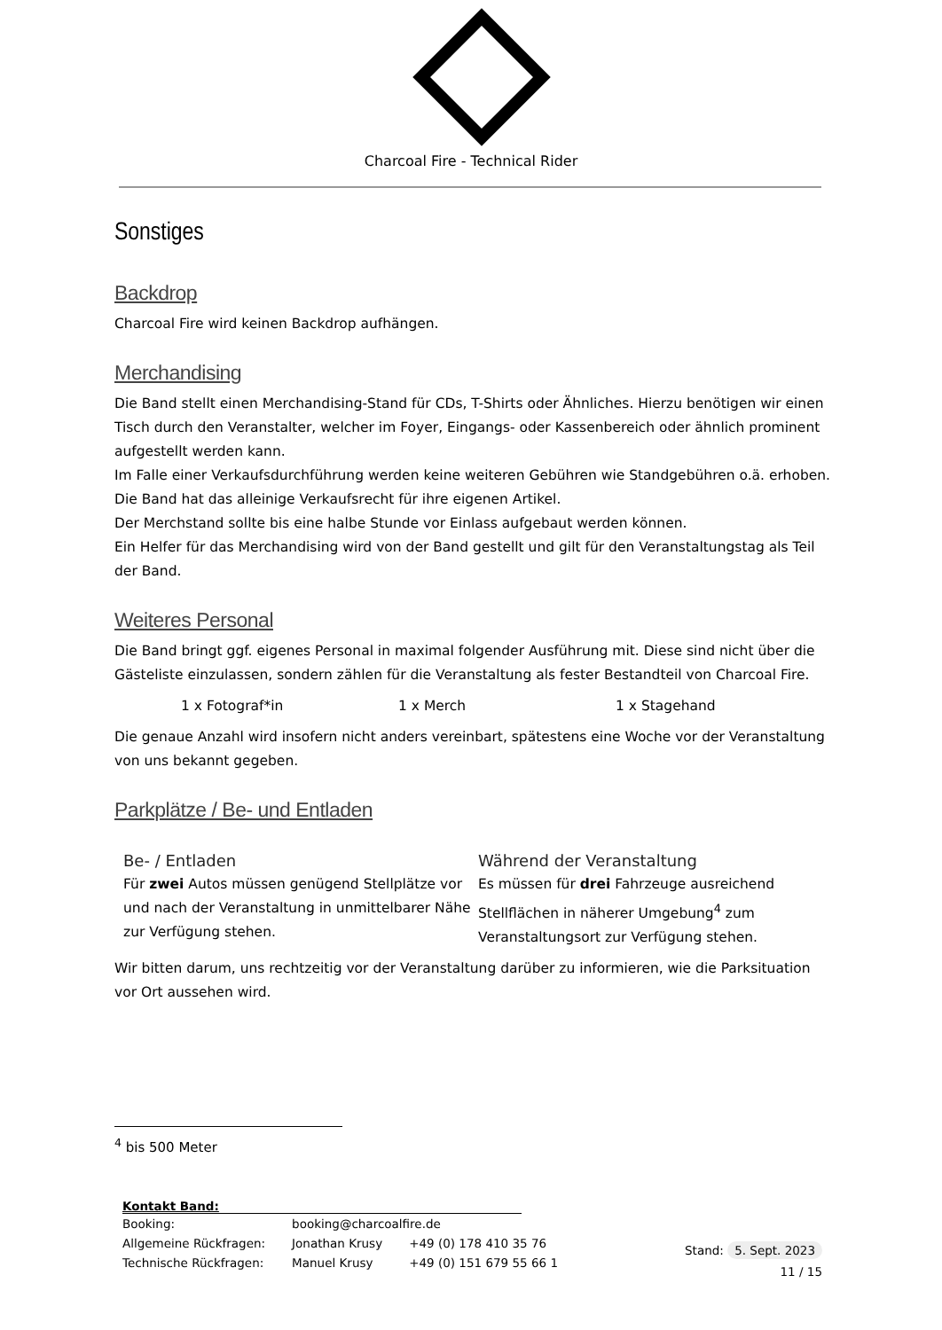Charcoal Fire - Technical Rider
Sonstiges
Backdrop
Charcoal Fire wird keinen Backdrop aufhängen.
Merchandising
Die Band stellt einen Merchandising-Stand für CDs, T-Shirts oder Ähnliches. Hierzu benötigen wir einen Tisch durch den Veranstalter, welcher im Foyer, Eingangs- oder Kassenbereich oder ähnlich prominent aufgestellt werden kann.
Im Falle einer Verkaufsdurchführung werden keine weiteren Gebühren wie Standgebühren o.ä. erhoben. Die Band hat das alleinige Verkaufsrecht für ihre eigenen Artikel.
Der Merchstand sollte bis eine halbe Stunde vor Einlass aufgebaut werden können.
Ein Helfer für das Merchandising wird von der Band gestellt und gilt für den Veranstaltungstag als Teil der Band.
Weiteres Personal
Die Band bringt ggf. eigenes Personal in maximal folgender Ausführung mit. Diese sind nicht über die Gästeliste einzulassen, sondern zählen für die Veranstaltung als fester Bestandteil von Charcoal Fire.
1 x Fotograf*in 1 x Merch 1 x Stagehand
Die genaue Anzahl wird insofern nicht anders vereinbart, spätestens eine Woche vor der Veranstaltung von uns bekannt gegeben.
Parkplätze / Be- und Entladen
Be- / Entladen
Für zwei Autos müssen genügend Stellplätze vor und nach der Veranstaltung in unmittelbarer Nähe zur Verfügung stehen.
Während der Veranstaltung
Es müssen für drei Fahrzeuge ausreichend Stellflächen in näherer Umgebung<sup>4</sup> zum Veranstaltungsort zur Verfügung stehen.
Wir bitten darum, uns rechtzeitig vor der Veranstaltung darüber zu informieren, wie die Parksituation vor Ort aussehen wird.
<sup>4</sup> bis 500 Meter
Kontakt Band:
| Booking: | booking@charcoalfire.de | |
| Allgemeine Rückfragen: | Jonathan Krusy | +49 (0) 178 410 35 76 |
| Technische Rückfragen: | Manuel Krusy | +49 (0) 151 679 55 66 1 |
Stand: 5. Sept. 2023
11 / 15